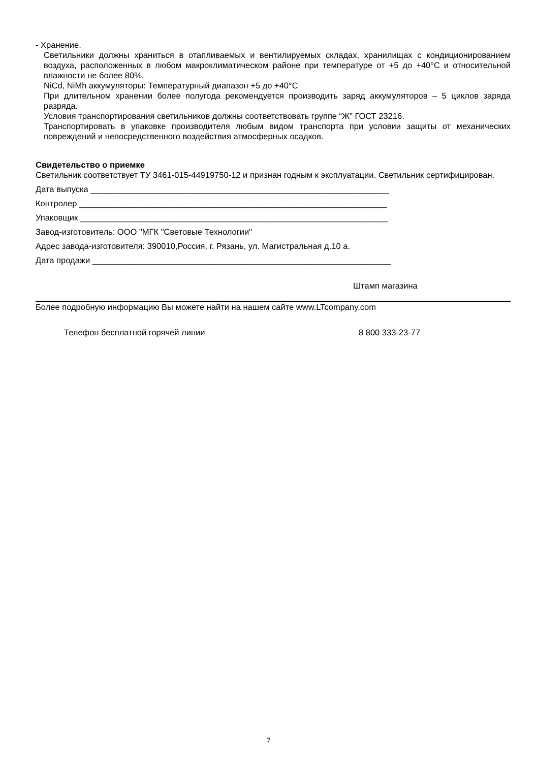- Хранение.
Светильники должны храниться в отапливаемых и вентилируемых складах, хранилищах с кондиционированием воздуха, расположенных в любом макроклиматическом районе при температуре от +5 до +40°С и относительной влажности не более 80%.
NiCd, NiMh аккумуляторы: Температурный диапазон +5 до +40°С
При длительном хранении более полугода рекомендуется производить заряд аккумуляторов – 5 циклов заряда разряда.
Условия транспортирования светильников должны соответствовать группе “Ж” ГОСТ 23216.
Транспортировать в упаковке производителя любым видом транспорта при условии защиты от механических повреждений и непосредственного воздействия атмосферных осадков.
Свидетельство о приемке
Светильник соответствует ТУ 3461-015-44919750-12 и признан годным к эксплуатации. Светильник сертифицирован.
Дата выпуска ________________________________________________________________
Контролер __________________________________________________________________
Упаковщик __________________________________________________________________
Завод-изготовитель: ООО "МГК "Световые Технологии"
Адрес завода-изготовителя: 390010,Россия, г. Рязань, ул. Магистральная д.10 а.
Дата продажи ________________________________________________________________
Штамп магазина
Более подробную информацию Вы можете найти на нашем сайте www.LTcompany.com
Телефон бесплатной горячей линии 8 800 333-23-77
7